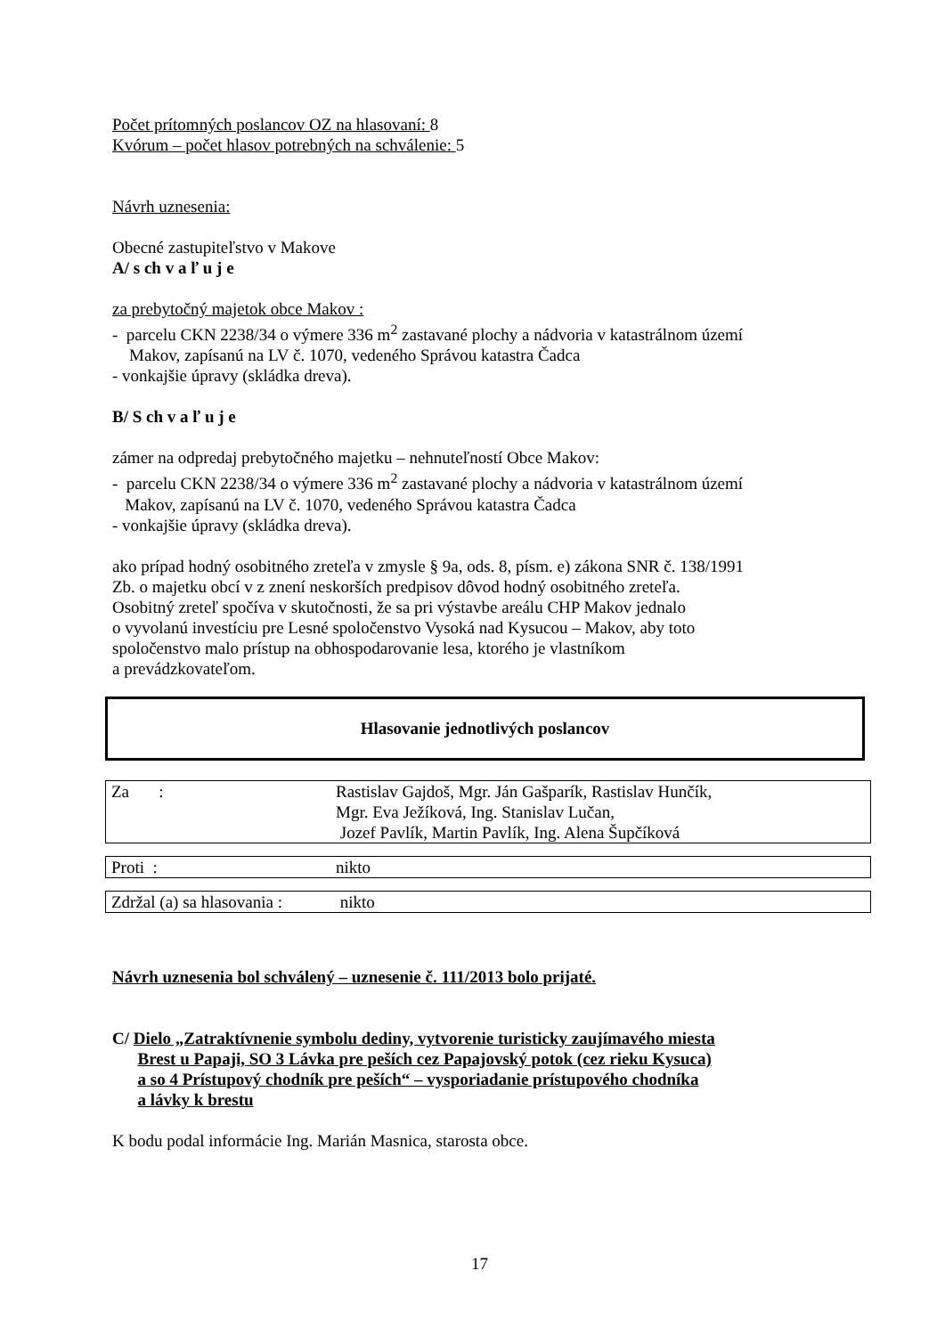Počet prítomných poslancov OZ na hlasovaní: 8
Kvórum – počet hlasov potrebných na schválenie: 5
Návrh uznesenia:
Obecné zastupiteľstvo v Makove
A/ s ch v a ľ u j e
za prebytočný majetok obce Makov :
- parcelu CKN 2238/34 o výmere 336 m<sup>2</sup> zastavané plochy a nádvoria v katastrálnom území
Makov, zapísanú na LV č. 1070, vedeného Správou katastra Čadca
- vonkajšie úpravy (skládka dreva).
B/ S ch v a ľ u j e
zámer na odpredaj prebytočného majetku – nehnuteľností Obce Makov:
- parcelu CKN 2238/34 o výmere 336 m<sup>2</sup> zastavané plochy a nádvoria v katastrálnom území
Makov, zapísanú na LV č. 1070, vedeného Správou katastra Čadca
- vonkajšie úpravy (skládka dreva).
ako prípad hodný osobitného zreteľa v zmysle § 9a, ods. 8, písm. e) zákona SNR č. 138/1991
Zb. o majetku obcí v z znení neskorších predpisov dôvod hodný osobitného zreteľa.
Osobitný zreteľ spočíva v skutočnosti, že sa pri výstavbe areálu CHP Makov jednalo
o vyvolanú investíciu pre Lesné spoločenstvo Vysoká nad Kysucou – Makov, aby toto
spoločenstvo malo prístup na obhospodarovanie lesa, ktorého je vlastníkom
a prevádzkovateľom.
Hlasovanie jednotlivých poslancov
| Za : | Rastislav Gajdoš, Mgr. Ján Gašparík, Rastislav Hunčík, Mgr. Eva Ježíková, Ing. Stanislav Lučan, Jozef Pavlík, Martin Pavlík, Ing. Alena Šupčíková |
| Proti : | nikto |
| Zdržal (a) sa hlasovania : | nikto |
Návrh uznesenia bol schválený – uznesenie č. 111/2013 bolo prijaté.
C/ Dielo „Zatraktívnenie symbolu dediny, vytvorenie turisticky zaujímavého miesta
Brest u Papaji, SO 3 Lávka pre peších cez Papajovský potok (cez rieku Kysuca)
a so 4 Prístupový chodník pre peších“ – vysporiadanie prístupového chodníka
a lávky k brestu
K bodu podal informácie Ing. Marián Masnica, starosta obce.
17